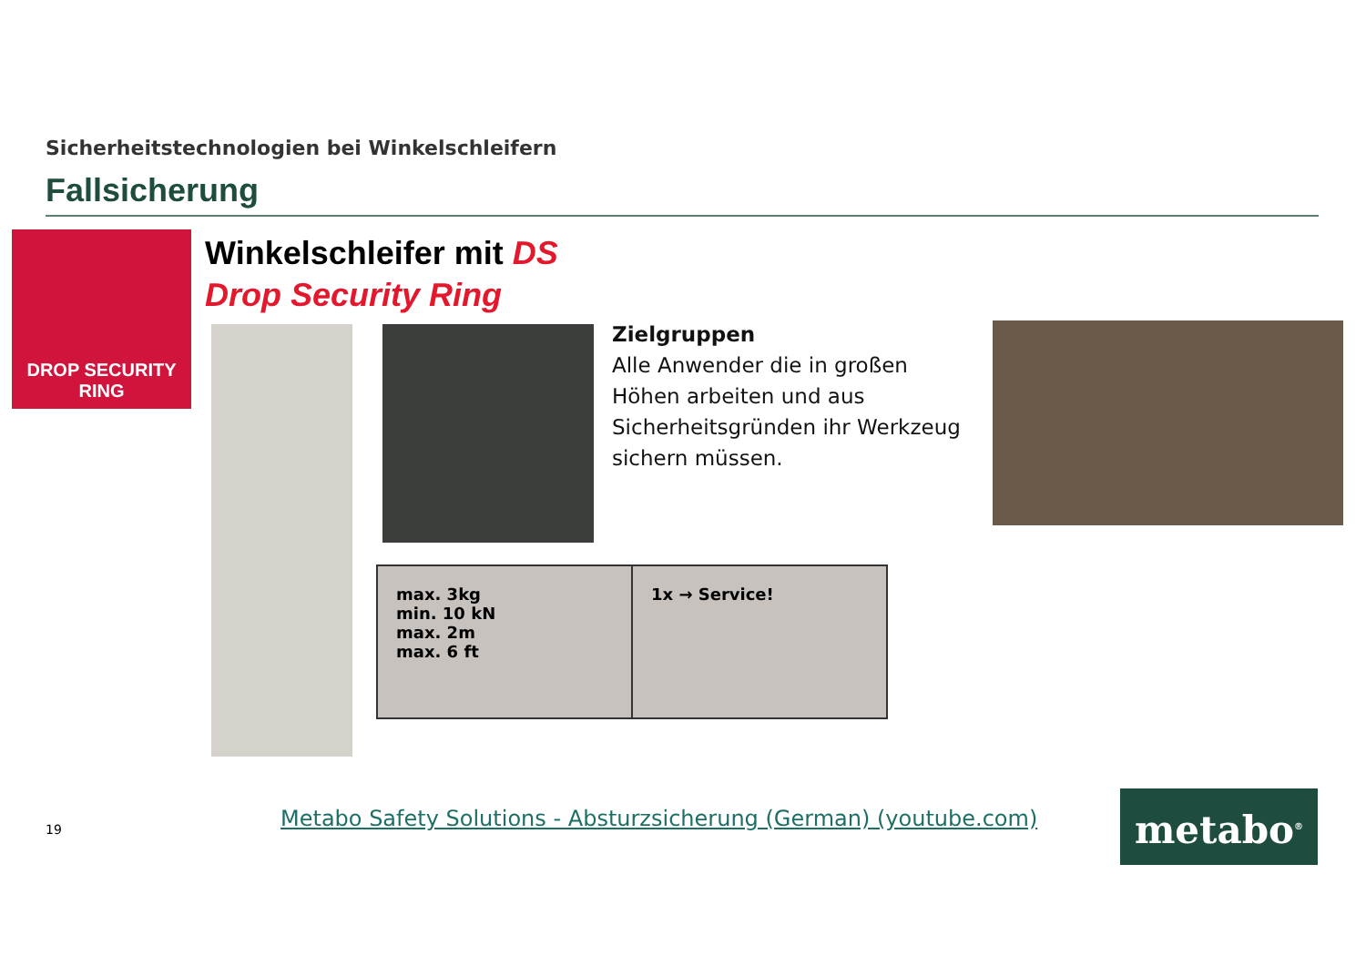Sicherheitstechnologien bei Winkelschleifern
Fallsicherung
DROP SECURITY
RING
Winkelschleifer mit DS
Drop Security Ring
Zielgruppen
Alle Anwender die in großen
Höhen arbeiten und aus
Sicherheitsgründen ihr Werkzeug
sichern müssen.
max. 3kg
min. 10 kN
max. 2m
max. 6 ft
1x → Service!
19
Metabo Safety Solutions - Absturzsicherung (German) (youtube.com)
metabo<sup>®</sup>